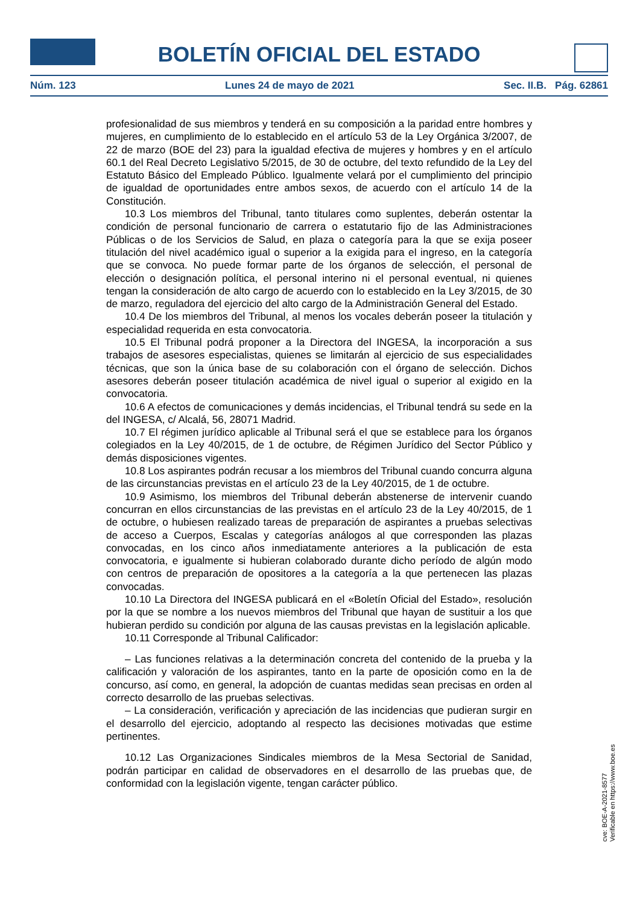BOLETÍN OFICIAL DEL ESTADO
Núm. 123 Lunes 24 de mayo de 2021 Sec. II.B. Pág. 62861
profesionalidad de sus miembros y tenderá en su composición a la paridad entre hombres y mujeres, en cumplimiento de lo establecido en el artículo 53 de la Ley Orgánica 3/2007, de 22 de marzo (BOE del 23) para la igualdad efectiva de mujeres y hombres y en el artículo 60.1 del Real Decreto Legislativo 5/2015, de 30 de octubre, del texto refundido de la Ley del Estatuto Básico del Empleado Público. Igualmente velará por el cumplimiento del principio de igualdad de oportunidades entre ambos sexos, de acuerdo con el artículo 14 de la Constitución.
10.3 Los miembros del Tribunal, tanto titulares como suplentes, deberán ostentar la condición de personal funcionario de carrera o estatutario fijo de las Administraciones Públicas o de los Servicios de Salud, en plaza o categoría para la que se exija poseer titulación del nivel académico igual o superior a la exigida para el ingreso, en la categoría que se convoca. No puede formar parte de los órganos de selección, el personal de elección o designación política, el personal interino ni el personal eventual, ni quienes tengan la consideración de alto cargo de acuerdo con lo establecido en la Ley 3/2015, de 30 de marzo, reguladora del ejercicio del alto cargo de la Administración General del Estado.
10.4 De los miembros del Tribunal, al menos los vocales deberán poseer la titulación y especialidad requerida en esta convocatoria.
10.5 El Tribunal podrá proponer a la Directora del INGESA, la incorporación a sus trabajos de asesores especialistas, quienes se limitarán al ejercicio de sus especialidades técnicas, que son la única base de su colaboración con el órgano de selección. Dichos asesores deberán poseer titulación académica de nivel igual o superior al exigido en la convocatoria.
10.6 A efectos de comunicaciones y demás incidencias, el Tribunal tendrá su sede en la del INGESA, c/ Alcalá, 56, 28071 Madrid.
10.7 El régimen jurídico aplicable al Tribunal será el que se establece para los órganos colegiados en la Ley 40/2015, de 1 de octubre, de Régimen Jurídico del Sector Público y demás disposiciones vigentes.
10.8 Los aspirantes podrán recusar a los miembros del Tribunal cuando concurra alguna de las circunstancias previstas en el artículo 23 de la Ley 40/2015, de 1 de octubre.
10.9 Asimismo, los miembros del Tribunal deberán abstenerse de intervenir cuando concurran en ellos circunstancias de las previstas en el artículo 23 de la Ley 40/2015, de 1 de octubre, o hubiesen realizado tareas de preparación de aspirantes a pruebas selectivas de acceso a Cuerpos, Escalas y categorías análogos al que corresponden las plazas convocadas, en los cinco años inmediatamente anteriores a la publicación de esta convocatoria, e igualmente si hubieran colaborado durante dicho período de algún modo con centros de preparación de opositores a la categoría a la que pertenecen las plazas convocadas.
10.10 La Directora del INGESA publicará en el «Boletín Oficial del Estado», resolución por la que se nombre a los nuevos miembros del Tribunal que hayan de sustituir a los que hubieran perdido su condición por alguna de las causas previstas en la legislación aplicable.
10.11 Corresponde al Tribunal Calificador:
– Las funciones relativas a la determinación concreta del contenido de la prueba y la calificación y valoración de los aspirantes, tanto en la parte de oposición como en la de concurso, así como, en general, la adopción de cuantas medidas sean precisas en orden al correcto desarrollo de las pruebas selectivas.
– La consideración, verificación y apreciación de las incidencias que pudieran surgir en el desarrollo del ejercicio, adoptando al respecto las decisiones motivadas que estime pertinentes.
10.12 Las Organizaciones Sindicales miembros de la Mesa Sectorial de Sanidad, podrán participar en calidad de observadores en el desarrollo de las pruebas que, de conformidad con la legislación vigente, tengan carácter público.
cve: BOE-A-2021-8577
Verificable en https://www.boe.es